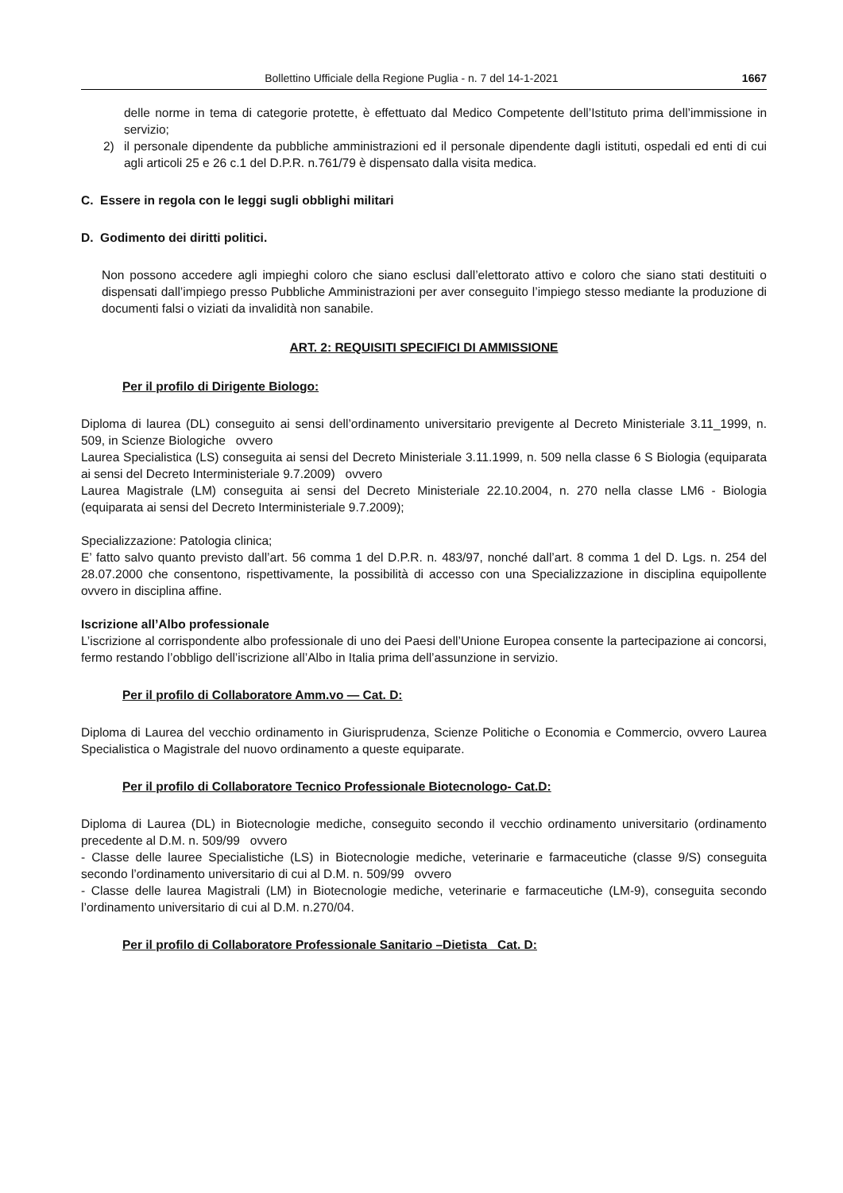Bollettino Ufficiale della Regione Puglia - n. 7 del 14-1-2021 1667
delle norme in tema di categorie protette, è effettuato dal Medico Competente dell’Istituto prima dell’immissione in servizio;
2) il personale dipendente da pubbliche amministrazioni ed il personale dipendente dagli istituti, ospedali ed enti di cui agli articoli 25 e 26 c.1 del D.P.R. n.761/79 è dispensato dalla visita medica.
C. Essere in regola con le leggi sugli obblighi militari
D. Godimento dei diritti politici.
Non possono accedere agli impieghi coloro che siano esclusi dall’elettorato attivo e coloro che siano stati destituiti o dispensati dall’impiego presso Pubbliche Amministrazioni per aver conseguito l’impiego stesso mediante la produzione di documenti falsi o viziati da invalidità non sanabile.
ART. 2: REQUISITI SPECIFICI DI AMMISSIONE
Per il profilo di Dirigente Biologo:
Diploma di laurea (DL) conseguito ai sensi dell’ordinamento universitario previgente al Decreto Ministeriale 3.11_1999, n. 509, in Scienze Biologiche ovvero
Laurea Specialistica (LS) conseguita ai sensi del Decreto Ministeriale 3.11.1999, n. 509 nella classe 6 S Biologia (equiparata ai sensi del Decreto Interministeriale 9.7.2009) ovvero
Laurea Magistrale (LM) conseguita ai sensi del Decreto Ministeriale 22.10.2004, n. 270 nella classe LM6 - Biologia (equiparata ai sensi del Decreto Interministeriale 9.7.2009);
Specializzazione: Patologia clinica;
E’ fatto salvo quanto previsto dall’art. 56 comma 1 del D.P.R. n. 483/97, nonché dall’art. 8 comma 1 del D. Lgs. n. 254 del 28.07.2000 che consentono, rispettivamente, la possibilità di accesso con una Specializzazione in disciplina equipollente ovvero in disciplina affine.
Iscrizione all’Albo professionale
L’iscrizione al corrispondente albo professionale di uno dei Paesi dell’Unione Europea consente la partecipazione ai concorsi, fermo restando l’obbligo dell’iscrizione all’Albo in Italia prima dell’assunzione in servizio.
Per il profilo di Collaboratore Amm.vo — Cat. D:
Diploma di Laurea del vecchio ordinamento in Giurisprudenza, Scienze Politiche o Economia e Commercio, ovvero Laurea Specialistica o Magistrale del nuovo ordinamento a queste equiparate.
Per il profilo di Collaboratore Tecnico Professionale Biotecnologo- Cat.D:
Diploma di Laurea (DL) in Biotecnologie mediche, conseguito secondo il vecchio ordinamento universitario (ordinamento precedente al D.M. n. 509/99 ovvero
- Classe delle lauree Specialistiche (LS) in Biotecnologie mediche, veterinarie e farmaceutiche (classe 9/S) conseguita secondo l’ordinamento universitario di cui al D.M. n. 509/99 ovvero
- Classe delle laurea Magistrali (LM) in Biotecnologie mediche, veterinarie e farmaceutiche (LM-9), conseguita secondo l’ordinamento universitario di cui al D.M. n.270/04.
Per il profilo di Collaboratore Professionale Sanitario –Dietista_ Cat. D: